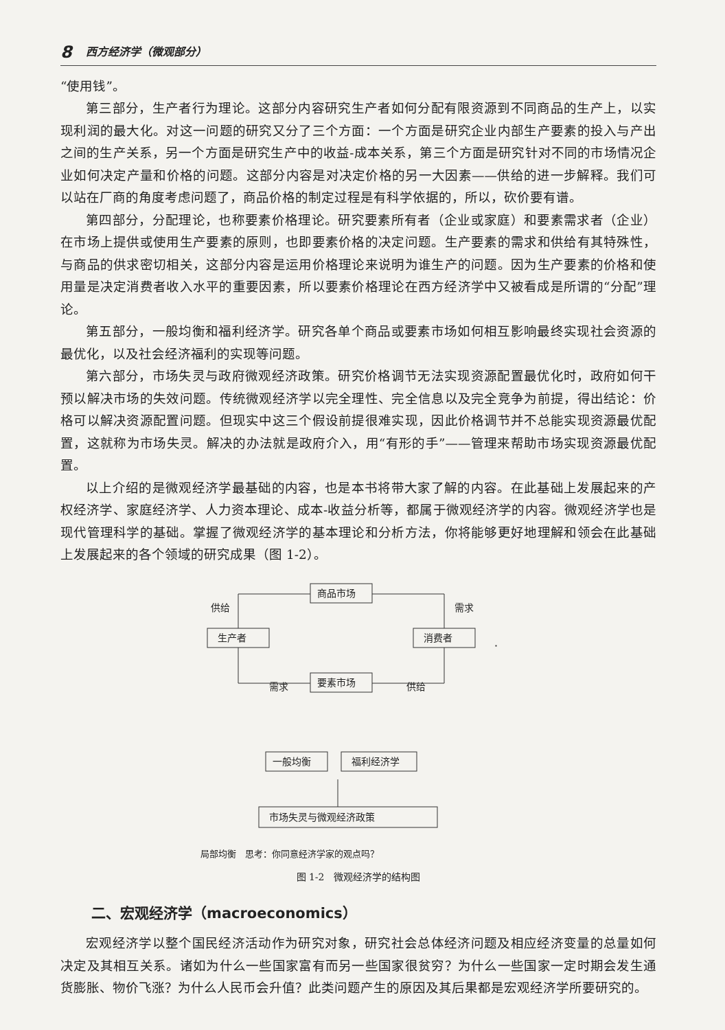8 西方经济学（微观部分）
“使用钱”。
第三部分，生产者行为理论。这部分内容研究生产者如何分配有限资源到不同商品的生产上，以实现利润的最大化。对这一问题的研究又分了三个方面：一个方面是研究企业内部生产要素的投入与产出之间的生产关系，另一个方面是研究生产中的收益-成本关系，第三个方面是研究针对不同的市场情况企业如何决定产量和价格的问题。这部分内容是对决定价格的另一大因素——供给的进一步解释。我们可以站在厂商的角度考虑问题了，商品价格的制定过程是有科学依据的，所以，砍价要有谱。
第四部分，分配理论，也称要素价格理论。研究要素所有者（企业或家庭）和要素需求者（企业）在市场上提供或使用生产要素的原则，也即要素价格的决定问题。生产要素的需求和供给有其特殊性，与商品的供求密切相关，这部分内容是运用价格理论来说明为谁生产的问题。因为生产要素的价格和使用量是决定消费者收入水平的重要因素，所以要素价格理论在西方经济学中又被看成是所谓的“分配”理论。
第五部分，一般均衡和福利经济学。研究各单个商品或要素市场如何相互影响最终实现社会资源的最优化，以及社会经济福利的实现等问题。
第六部分，市场失灵与政府微观经济政策。研究价格调节无法实现资源配置最优化时，政府如何干预以解决市场的失效问题。传统微观经济学以完全理性、完全信息以及完全竞争为前提，得出结论：价格可以解决资源配置问题。但现实中这三个假设前提很难实现，因此价格调节并不总能实现资源最优配置，这就称为市场失灵。解决的办法就是政府介入，用“有形的手”——管理来帮助市场实现资源最优配置。
以上介绍的是微观经济学最基础的内容，也是本书将带大家了解的内容。在此基础上发展起来的产权经济学、家庭经济学、人力资本理论、成本-收益分析等，都属于微观经济学的内容。微观经济学也是现代管理科学的基础。掌握了微观经济学的基本理论和分析方法，你将能够更好地理解和领会在此基础上发展起来的各个领域的研究成果（图 1-2）。
商品市场
生产者
消费者
要素市场
供给
需求
需求
供给
一般均衡
福利经济学
市场失灵与微观经济政策
局部均衡　思考：你同意经济学家的观点吗？
图 1-2　微观经济学的结构图
二、宏观经济学（macroeconomics）
宏观经济学以整个国民经济活动作为研究对象，研究社会总体经济问题及相应经济变量的总量如何决定及其相互关系。诸如为什么一些国家富有而另一些国家很贫穷？为什么一些国家一定时期会发生通货膨胀、物价飞涨？为什么人民币会升值？此类问题产生的原因及其后果都是宏观经济学所要研究的。